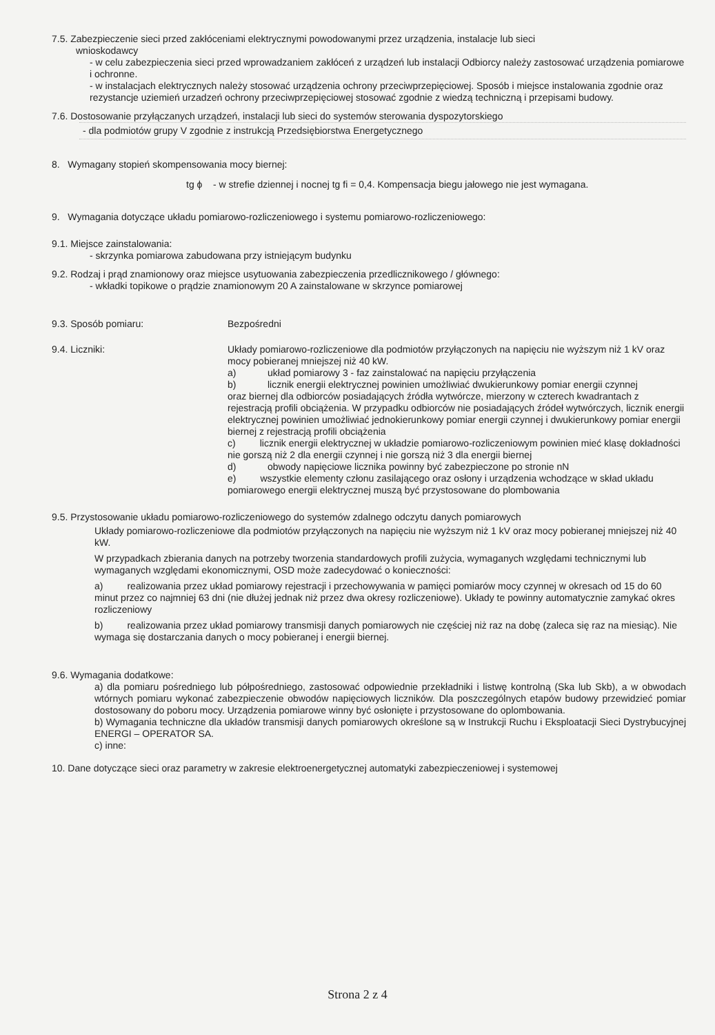7.5. Zabezpieczenie sieci przed zakłóceniami elektrycznymi powodowanymi przez urządzenia, instalacje lub sieci
wnioskodawcy
- w celu zabezpieczenia sieci przed wprowadzaniem zakłóceń z urządzeń lub instalacji Odbiorcy należy zastosować urządzenia pomiarowe i ochronne.
- w instalacjach elektrycznych należy stosować urządzenia ochrony przeciwprzepięciowej. Sposób i miejsce instalowania zgodnie oraz rezystancje uziemień urzadzeń ochrony przeciwprzepięciowej stosować zgodnie z wiedzą techniczną i przepisami budowy.
7.6. Dostosowanie przyłączanych urządzeń, instalacji lub sieci do systemów sterowania dyspozytorskiego
- dla podmiotów grupy V zgodnie z instrukcją Przedsiębiorstwa Energetycznego
8. Wymagany stopień skompensowania mocy biernej:
tg ϕ - w strefie dziennej i nocnej tg fi = 0,4. Kompensacja biegu jałowego nie jest wymagana.
9. Wymagania dotyczące układu pomiarowo-rozliczeniowego i systemu pomiarowo-rozliczeniowego:
9.1. Miejsce zainstalowania:
- skrzynka pomiarowa zabudowana przy istniejącym budynku
9.2. Rodzaj i prąd znamionowy oraz miejsce usytuowania zabezpieczenia przedlicznikowego / głównego:
- wkładki topikowe o prądzie znamionowym 20 A zainstalowane w skrzynce pomiarowej
9.3. Sposób pomiaru: Bezpośredni
9.4. Liczniki: Układy pomiarowo-rozliczeniowe dla podmiotów przyłączonych na napięciu nie wyższym niż 1 kV oraz mocy pobieranej mniejszej niż 40 kW.
a) układ pomiarowy 3 - faz zainstalować na napięciu przyłączenia
b) licznik energii elektrycznej powinien umożliwiać dwukierunkowy pomiar energii czynnej
oraz biernej dla odbiorców posiadających źródła wytwórcze, mierzony w czterech kwadrantach z rejestracją profili obciążenia. W przypadku odbiorców nie posiadających źródeł wytwórczych, licznik energii elektrycznej powinien umożliwiać jednokierunkowy pomiar energii czynnej i dwukierunkowy pomiar energii biernej z rejestracją profili obciążenia
c) licznik energii elektrycznej w układzie pomiarowo-rozliczeniowym powinien mieć klasę dokładności nie gorszą niż 2 dla energii czynnej i nie gorszą niż 3 dla energii biernej
d) obwody napięciowe licznika powinny być zabezpieczone po stronie nN
e) wszystkie elementy członu zasilającego oraz osłony i urządzenia wchodzące w skład układu pomiarowego energii elektrycznej muszą być przystosowane do plombowania
9.5. Przystosowanie układu pomiarowo-rozliczeniowego do systemów zdalnego odczytu danych pomiarowych
Układy pomiarowo-rozliczeniowe dla podmiotów przyłączonych na napięciu nie wyższym niż 1 kV oraz mocy pobieranej mniejszej niż 40 kW.
W przypadkach zbierania danych na potrzeby tworzenia standardowych profili zużycia, wymaganych względami technicznymi lub wymaganych względami ekonomicznymi, OSD może zadecydować o konieczności:
a) realizowania przez układ pomiarowy rejestracji i przechowywania w pamięci pomiarów mocy czynnej w okresach od 15 do 60 minut przez co najmniej 63 dni (nie dłużej jednak niż przez dwa okresy rozliczeniowe). Układy te powinny automatycznie zamykać okres rozliczeniowy
b) realizowania przez układ pomiarowy transmisji danych pomiarowych nie częściej niż raz na dobę (zaleca się raz na miesiąc). Nie wymaga się dostarczania danych o mocy pobieranej i energii biernej.
9.6. Wymagania dodatkowe:
a) dla pomiaru pośredniego lub półpośredniego, zastosować odpowiednie przekładniki i listwę kontrolną (Ska lub Skb), a w obwodach wtórnych pomiaru wykonać zabezpieczenie obwodów napięciowych liczników. Dla poszczególnych etapów budowy przewidzieć pomiar dostosowany do poboru mocy. Urządzenia pomiarowe winny być osłonięte i przystosowane do oplombowania.
b) Wymagania techniczne dla układów transmisji danych pomiarowych określone są w Instrukcji Ruchu i Eksploatacji Sieci Dystrybucyjnej ENERGI – OPERATOR SA.
c) inne:
10. Dane dotyczące sieci oraz parametry w zakresie elektroenergetycznej automatyki zabezpieczeniowej i systemowej
Strona 2 z 4